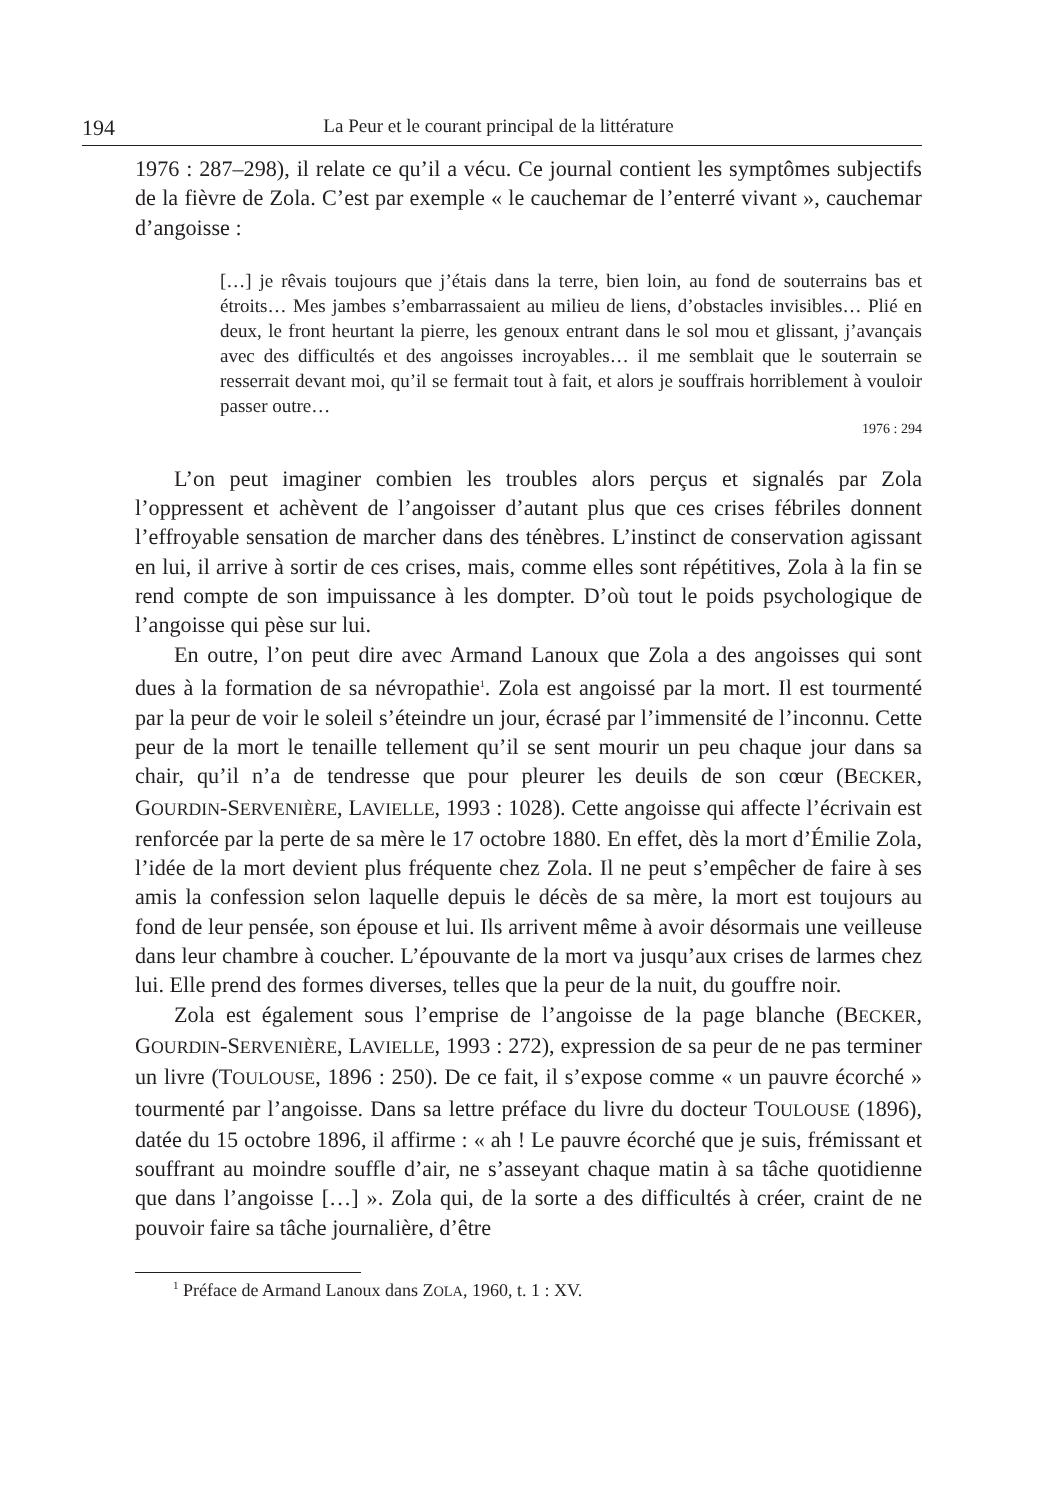194 La Peur et le courant principal de la littérature
1976 : 287–298), il relate ce qu’il a vécu. Ce journal contient les symptômes subjectifs de la fièvre de Zola. C’est par exemple « le cauchemar de l’enterré vivant », cauchemar d’angoisse :
[…] je rêvais toujours que j’étais dans la terre, bien loin, au fond de souterrains bas et étroits… Mes jambes s’embarrassaient au milieu de liens, d’obstacles invisibles… Plié en deux, le front heurtant la pierre, les genoux entrant dans le sol mou et glissant, j’avançais avec des difficultés et des angoisses incroyables… il me semblait que le souterrain se resserrait devant moi, qu’il se fermait tout à fait, et alors je souffrais horriblement à vouloir passer outre…
1976 : 294
L’on peut imaginer combien les troubles alors perçus et signalés par Zola l’oppressent et achèvent de l’angoisser d’autant plus que ces crises fébriles donnent l’effroyable sensation de marcher dans des ténèbres. L’instinct de conservation agissant en lui, il arrive à sortir de ces crises, mais, comme elles sont répétitives, Zola à la fin se rend compte de son impuissance à les dompter. D’où tout le poids psychologique de l’angoisse qui pèse sur lui.
En outre, l’on peut dire avec Armand Lanoux que Zola a des angoisses qui sont dues à la formation de sa névropathie<sup>1</sup>. Zola est angoissé par la mort. Il est tourmenté par la peur de voir le soleil s’éteindre un jour, écrasé par l’immensité de l’inconnu. Cette peur de la mort le tenaille tellement qu’il se sent mourir un peu chaque jour dans sa chair, qu’il n’a de tendresse que pour pleurer les deuils de son cœur (BECKER, GOURDIN-SERVENIÈRE, LAVIELLE, 1993 : 1028). Cette angoisse qui affecte l’écrivain est renforcée par la perte de sa mère le 17 octobre 1880. En effet, dès la mort d’Émilie Zola, l’idée de la mort devient plus fréquente chez Zola. Il ne peut s’empêcher de faire à ses amis la confession selon laquelle depuis le décès de sa mère, la mort est toujours au fond de leur pensée, son épouse et lui. Ils arrivent même à avoir désormais une veilleuse dans leur chambre à coucher. L’épouvante de la mort va jusqu’aux crises de larmes chez lui. Elle prend des formes diverses, telles que la peur de la nuit, du gouffre noir.
Zola est également sous l’emprise de l’angoisse de la page blanche (BECKER, GOURDIN-SERVENIÈRE, LAVIELLE, 1993 : 272), expression de sa peur de ne pas terminer un livre (TOULOUSE, 1896 : 250). De ce fait, il s’expose comme « un pauvre écorché » tourmenté par l’angoisse. Dans sa lettre préface du livre du docteur TOULOUSE (1896), datée du 15 octobre 1896, il affirme : « ah ! Le pauvre écorché que je suis, frémissant et souffrant au moindre souffle d’air, ne s’asseyant chaque matin à sa tâche quotidienne que dans l’angoisse […] ». Zola qui, de la sorte a des difficultés à créer, craint de ne pouvoir faire sa tâche journalière, d’être
<sup>1</sup> Préface de Armand Lanoux dans ZOLA, 1960, t. 1 : XV.